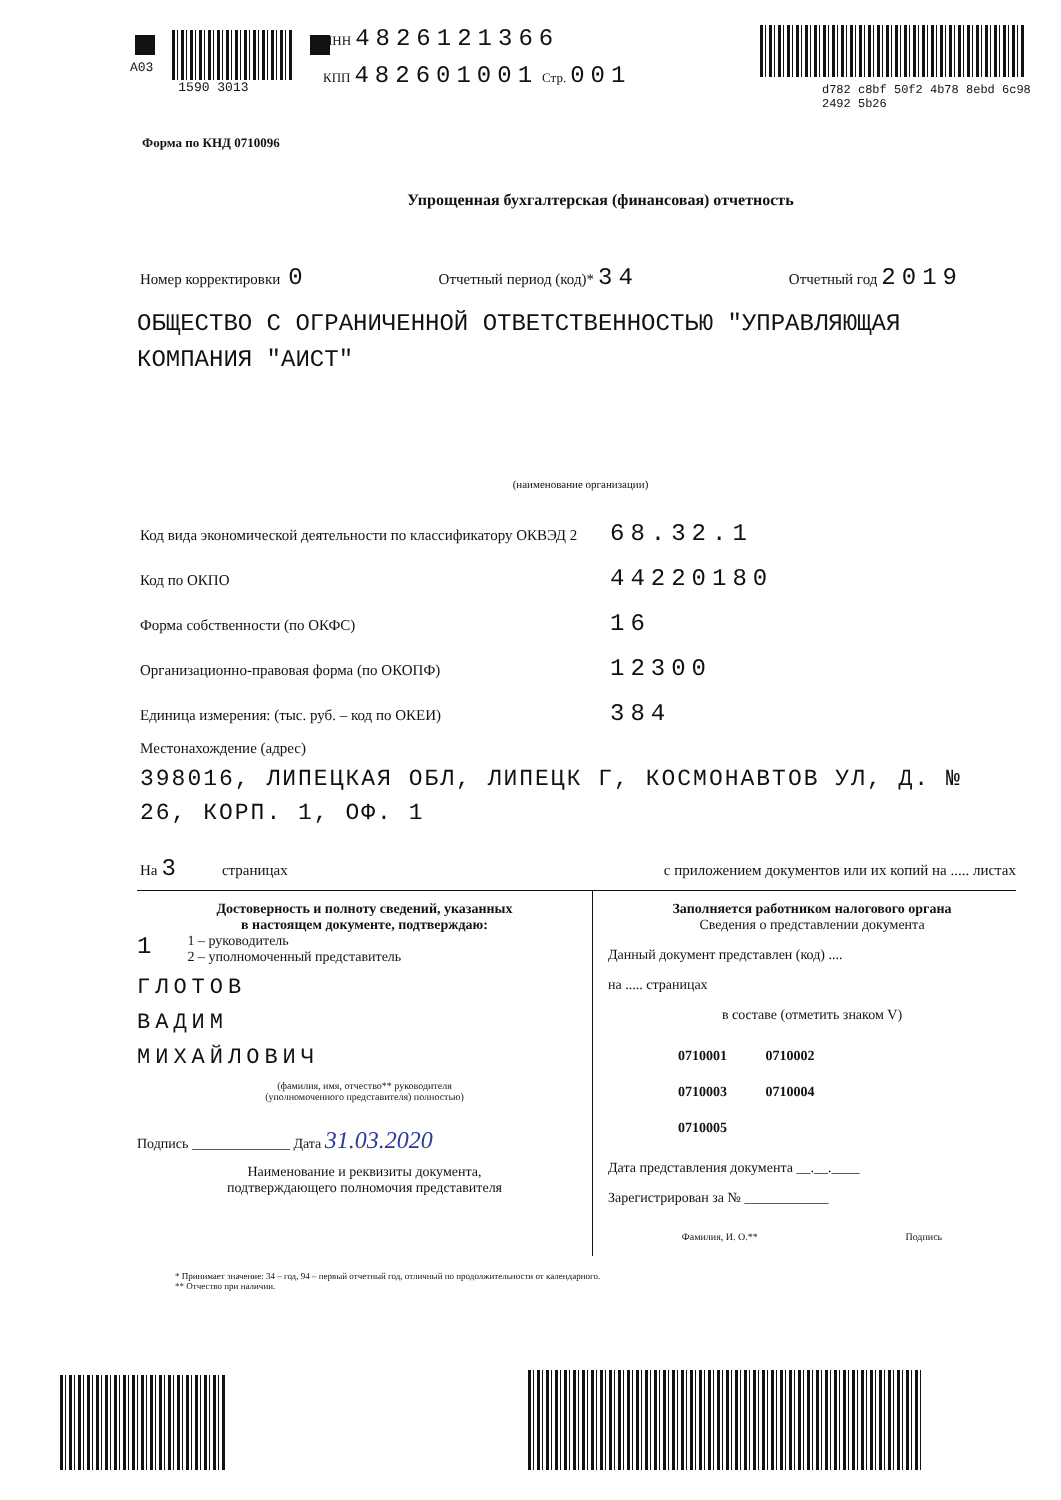A03
1590 3013
ИНН 4826121366
КПП 482601001 Стр. 001
d782 c8bf 50f2 4b78 8ebd 6c98 2492 5b26
Форма по КНД 0710096
Упрощенная бухгалтерская (финансовая) отчетность
Номер корректировки 0 Отчетный период (код)* 34 Отчетный год 2019
ОБЩЕСТВО С ОГРАНИЧЕННОЙ ОТВЕТСТВЕННОСТЬЮ "УПРАВЛЯЮЩАЯ КОМПАНИЯ "АИСТ"
(наименование организации)
Код вида экономической деятельности по классификатору ОКВЭД 2 68.32.1
Код по ОКПО 44220180
Форма собственности (по ОКФС) 16
Организационно-правовая форма (по ОКОПФ) 12300
Единица измерения: (тыс. руб. – код по ОКЕИ) 384
Местонахождение (адрес)
398016, ЛИПЕЦКАЯ ОБЛ, ЛИПЕЦК Г, КОСМОНАВТОВ УЛ, Д. № 26, КОРП. 1, ОФ. 1
На 3 страницах с приложением документов или их копий на ..... листах
Достоверность и полноту сведений, указанных
в настоящем документе, подтверждаю:
1
1 – руководитель
2 – уполномоченный представитель
ГЛОТОВ
ВАДИМ
МИХАЙЛОВИЧ
(фамилия, имя, отчество** руководителя
(уполномоченного представителя) полностью)
Подпись ______________ Дата 31.03.2020
Наименование и реквизиты документа,
подтверждающего полномочия представителя
Заполняется работником налогового органа
Сведения о представлении документа
Данный документ представлен (код) ....
на ..... страницах
в составе (отметить знаком V)
0710001 0710002
0710003 0710004
0710005
Дата представления документа __.__.____
Зарегистрирован за № ____________
Фамилия, И. О.** Подпись
* Принимает значение: 34 – год, 94 – первый отчетный год, отличный по продолжительности от календарного.
** Отчество при наличии.